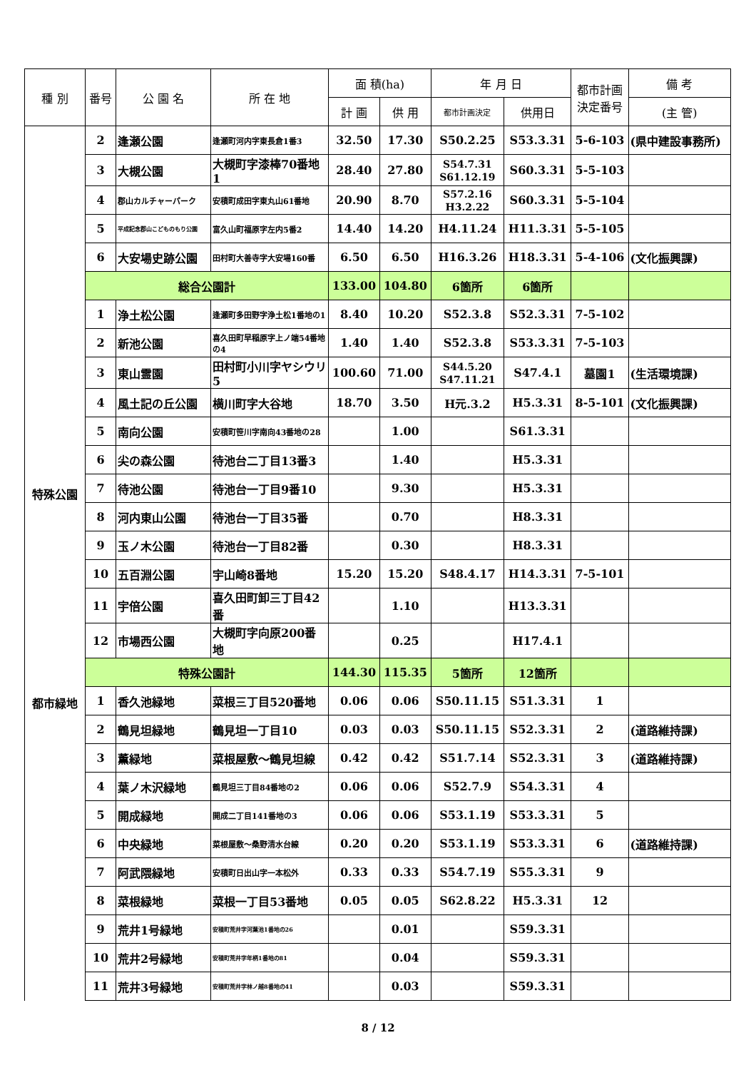| 種 別 | 番号 | 公 園 名 | 所 在 地 | 面 積(ha) | | 年 月 日 | | 都市計画 決定番号 | 備 考 |
| --- | --- | --- | --- | --- | --- | --- | --- | --- | --- |
| | | | | 計 画 | 供 用 | 都市計画決定 | 供用日 | | (主 管) |
| | 2 | 逢瀬公園 | 逢瀬町河内字東長倉1番3 | 32.50 | 17.30 | S50.2.25 | S53.3.31 | 5-6-103 | (県中建設事務所) |
| | 3 | 大槻公園 | 大槻町字漆棒70番地1 | 28.40 | 27.80 | S54.7.31 S61.12.19 | S60.3.31 | 5-5-103 | |
| | 4 | 郡山カルチャーパーク | 安積町成田字東丸山61番地 | 20.90 | 8.70 | S57.2.16 H3.2.22 | S60.3.31 | 5-5-104 | |
| | 5 | 平成記念郡山こどものもり公園 | 富久山町福原字左内5番2 | 14.40 | 14.20 | H4.11.24 | H11.3.31 | 5-5-105 | |
| | 6 | 大安場史跡公園 | 田村町大善寺字大安場160番 | 6.50 | 6.50 | H16.3.26 | H18.3.31 | 5-4-106 | (文化振興課) |
| | 総合公園計 | | | 133.00 | 104.80 | 6箇所 | 6箇所 | | |
| 特殊公園 | 1 | 浄土松公園 | 逢瀬町多田野字浄土松1番地の1 | 8.40 | 10.20 | S52.3.8 | S52.3.31 | 7-5-102 | |
| | 2 | 新池公園 | 喜久田町早稲原字上ノ端54番地の4 | 1.40 | 1.40 | S52.3.8 | S53.3.31 | 7-5-103 | |
| | 3 | 東山霊園 | 田村町小川字ヤシウリ5 | 100.60 | 71.00 | S44.5.20 S47.11.21 | S47.4.1 | 墓園1 | (生活環境課) |
| | 4 | 風土記の丘公園 | 横川町字大谷地 | 18.70 | 3.50 | H元.3.2 | H5.3.31 | 8-5-101 | (文化振興課) |
| | 5 | 南向公園 | 安積町笹川字南向43番地の28 | | 1.00 | | S61.3.31 | | |
| | 6 | 尖の森公園 | 待池台二丁目13番3 | | 1.40 | | H5.3.31 | | |
| | 7 | 待池公園 | 待池台一丁目9番10 | | 9.30 | | H5.3.31 | | |
| | 8 | 河内東山公園 | 待池台一丁目35番 | | 0.70 | | H8.3.31 | | |
| | 9 | 玉ノ木公園 | 待池台一丁目82番 | | 0.30 | | H8.3.31 | | |
| | 10 | 五百淵公園 | 宇山崎8番地 | 15.20 | 15.20 | S48.4.17 | H14.3.31 | 7-5-101 | |
| | 11 | 宇倍公園 | 喜久田町卸三丁目42番 | | 1.10 | | H13.3.31 | | |
| | 12 | 市場西公園 | 大槻町字向原200番地 | | 0.25 | | H17.4.1 | | |
| | 特殊公園計 | | | 144.30 | 115.35 | 5箇所 | 12箇所 | | |
| 都市緑地 | 1 | 香久池緑地 | 菜根三丁目520番地 | 0.06 | 0.06 | S50.11.15 | S51.3.31 | 1 | |
| | 2 | 鶴見坦緑地 | 鶴見坦一丁目10 | 0.03 | 0.03 | S50.11.15 | S52.3.31 | 2 | (道路維持課) |
| | 3 | 薫緑地 | 菜根屋敷～鶴見坦線 | 0.42 | 0.42 | S51.7.14 | S52.3.31 | 3 | (道路維持課) |
| | 4 | 葉ノ木沢緑地 | 鶴見坦三丁目84番地の2 | 0.06 | 0.06 | S52.7.9 | S54.3.31 | 4 | |
| | 5 | 開成緑地 | 開成二丁目141番地の3 | 0.06 | 0.06 | S53.1.19 | S53.3.31 | 5 | |
| | 6 | 中央緑地 | 菜根屋敷～桑野清水台線 | 0.20 | 0.20 | S53.1.19 | S53.3.31 | 6 | (道路維持課) |
| | 7 | 阿武隈緑地 | 安積町日出山字一本松外 | 0.33 | 0.33 | S54.7.19 | S55.3.31 | 9 | |
| | 8 | 菜根緑地 | 菜根一丁目53番地 | 0.05 | 0.05 | S62.8.22 | H5.3.31 | 12 | |
| | 9 | 荒井1号緑地 | 安積町荒井字河葉池1番地の26 | | 0.01 | | S59.3.31 | | |
| | 10 | 荒井2号緑地 | 安積町荒井字年柄1番地の81 | | 0.04 | | S59.3.31 | | |
| | 11 | 荒井3号緑地 | 安積町荒井字林ノ越8番地の41 | | 0.03 | | S59.3.31 | | |
8 / 12